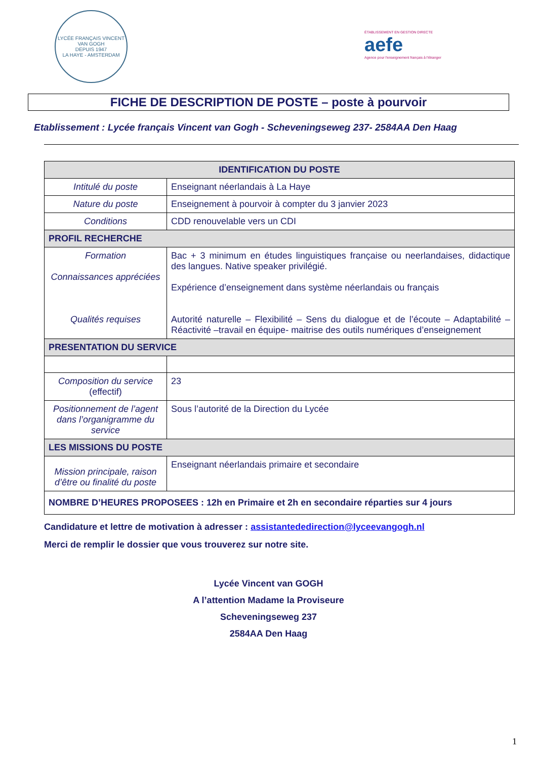LYCÉE FRANÇAIS VINCENT VAN GOGH
DEPUIS 1947
LA HAYE - AMSTERDAM
ÉTABLISSEMENT EN GESTION DIRECTE
aefe
Agence pour l'enseignement français à l'étranger
FICHE DE DESCRIPTION DE POSTE – poste à pourvoir
Etablissement : Lycée français Vincent van Gogh - Scheveningseweg 237- 2584AA Den Haag
| IDENTIFICATION DU POSTE | |
| --- | --- |
| Intitulé du poste | Enseignant néerlandais à La Haye |
| Nature du poste | Enseignement à pourvoir à compter du 3 janvier 2023 |
| Conditions | CDD renouvelable vers un CDI |
| PROFIL RECHERCHE | |
| Formation Connaissances appréciées Qualités requises | Bac + 3 minimum en études linguistiques française ou neerlandaises, didactique des langues. Native speaker privilégié. Expérience d’enseignement dans système néerlandais ou français Autorité naturelle – Flexibilité – Sens du dialogue et de l’écoute – Adaptabilité – Réactivité –travail en équipe- maitrise des outils numériques d’enseignement |
| PRESENTATION DU SERVICE | |
| Composition du service (effectif) | 23 |
| Positionnement de l’agent dans l’organigramme du service | Sous l’autorité de la Direction du Lycée |
| LES MISSIONS DU POSTE | |
| Mission principale, raison d’être ou finalité du poste | Enseignant néerlandais primaire et secondaire |
| NOMBRE D’HEURES PROPOSEES : 12h en Primaire et 2h en secondaire réparties sur 4 jours | |
Candidature et lettre de motivation à adresser : assistantededirection@lyceevangogh.nl
Merci de remplir le dossier que vous trouverez sur notre site.
Lycée Vincent van GOGH
A l’attention Madame la Proviseure
Scheveningseweg 237
2584AA Den Haag
1